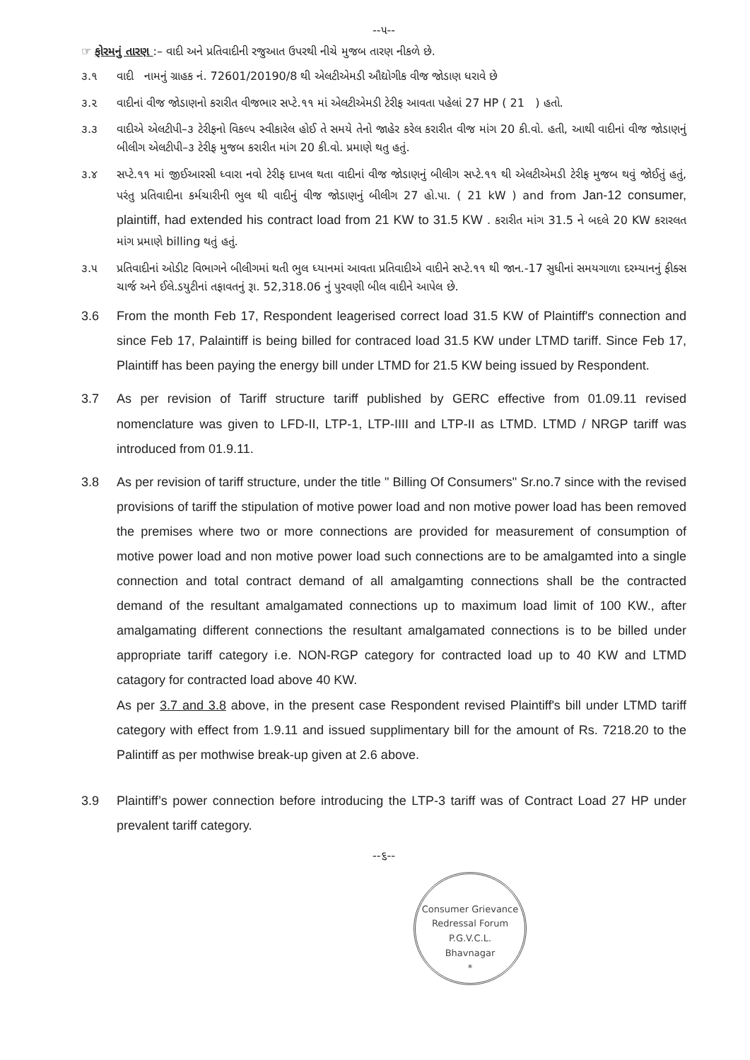--૫--
☞ ફોરમનું તારણ :– વાદી અને પ્રતિવાદીની રજુઆત ઉપરથી નીચે મુજબ તારણ નીકળે છે.
૩.૧ વાદી નામનું ગ્રાહક નં. 72601/20190/8 થી એલટીએમડી ઔદ્યોગીક વીજ જોડાણ ધરાવે છે
૩.૨ વાદીનાં વીજ જોડાણનો કરારીત વીજભાર સપ્ટે.૧૧ માં એલટીએમડી ટેરીફ આવતા પહેલાં 27 HP ( 21 ) હતો.
૩.૩ વાદીએ એલટીપી–૩ ટેરીફનો વિકલ્પ સ્વીકારેલ હોઈ તે સમયે તેનો જાહેર કરેલ કરારીત વીજ માંગ 20 કી.વો. હતી, આથી વાદીનાં વીજ જોડાણનું બીલીગ એલટીપી–૩ ટેરીફ મુજબ કરારીત માંગ 20 કી.વો. પ્રમાણે થતુ હતું.
૩.૪ સપ્ટે.૧૧ માં જીઈઆરસી ધ્વારા નવો ટેરીફ દાખલ થતા વાદીનાં વીજ જોડાણનું બીલીગ સપ્ટે.૧૧ થી એલટીએમડી ટેરીફ મુજબ થવું જોઈતું હતું, પરંતુ પ્રતિવાદીના કર્મચારીની ભુલ થી વાદીનું વીજ જોડાણનું બીલીગ 27 હો.પા. ( 21 kW ) and from Jan-12 consumer, plaintiff, had extended his contract load from 21 KW to 31.5 KW . કરારીત માંગ 31.5 ને બદલે 20 KW કરારલત માંગ પ્રમાણે billing થતું હતું.
૩.૫ પ્રતિવાદીનાં ઓડીટ વિભાગને બીલીગમાં થતી ભુલ ધ્યાનમાં આવતા પ્રતિવાદીએ વાદીને સપ્ટે.૧૧ થી જાન.-17 સુધીનાં સમયગાળા દરમ્યાનનું ફીક્સ ચાર્જ અને ઈલે.ડયુટીનાં તફાવતનું રૂા. 52,318.06 નું પુરવણી બીલ વાદીને આપેલ છે.
3.6 From the month Feb 17, Respondent leagerised correct load 31.5 KW of Plaintiff's connection and since Feb 17, Palaintiff is being billed for contraced load 31.5 KW under LTMD tariff. Since Feb 17, Plaintiff has been paying the energy bill under LTMD for 21.5 KW being issued by Respondent.
3.7 As per revision of Tariff structure tariff published by GERC effective from 01.09.11 revised nomenclature was given to LFD-II, LTP-1, LTP-IIII and LTP-II as LTMD. LTMD / NRGP tariff was introduced from 01.9.11.
3.8 As per revision of tariff structure, under the title " Billing Of Consumers" Sr.no.7 since with the revised provisions of tariff the stipulation of motive power load and non motive power load has been removed the premises where two or more connections are provided for measurement of consumption of motive power load and non motive power load such connections are to be amalgamted into a single connection and total contract demand of all amalgamting connections shall be the contracted demand of the resultant amalgamated connections up to maximum load limit of 100 KW., after amalgamating different connections the resultant amalgamated connections is to be billed under appropriate tariff category i.e. NON-RGP category for contracted load up to 40 KW and LTMD catagory for contracted load above 40 KW.
As per 3.7 and 3.8 above, in the present case Respondent revised Plaintiff's bill under LTMD tariff category with effect from 1.9.11 and issued supplimentary bill for the amount of Rs. 7218.20 to the Palintiff as per mothwise break-up given at 2.6 above.
3.9 Plaintiff’s power connection before introducing the LTP-3 tariff was of Contract Load 27 HP under prevalent tariff category.
--૬--
Consumer Grievance Redressal Forum
P.G.V.C.L.
Bhavnagar
*